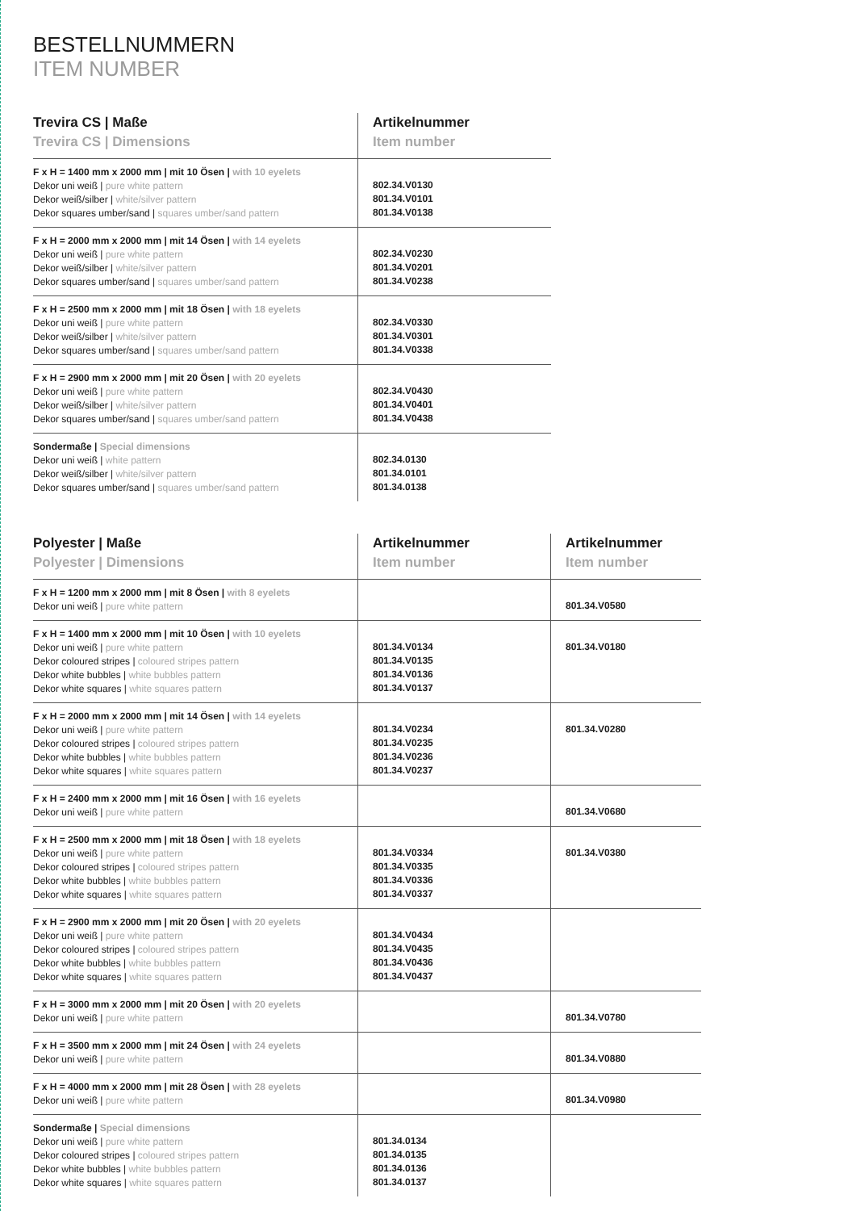BESTELLNUMMERN
ITEM NUMBER
| Trevira CS / Maße Trevira CS / Dimensions | Artikelnummer Item number |
| --- | --- |
| F x H = 1400 mm x 2000 mm / mit 10 Ösen / with 10 eyelets Dekor uni weiß / pure white pattern Dekor weiß/silber / white/silver pattern Dekor squares umber/sand / squares umber/sand pattern | 802.34.V0130 801.34.V0101 801.34.V0138 |
| F x H = 2000 mm x 2000 mm / mit 14 Ösen / with 14 eyelets Dekor uni weiß / pure white pattern Dekor weiß/silber / white/silver pattern Dekor squares umber/sand / squares umber/sand pattern | 802.34.V0230 801.34.V0201 801.34.V0238 |
| F x H = 2500 mm x 2000 mm / mit 18 Ösen / with 18 eyelets Dekor uni weiß / pure white pattern Dekor weiß/silber / white/silver pattern Dekor squares umber/sand / squares umber/sand pattern | 802.34.V0330 801.34.V0301 801.34.V0338 |
| F x H = 2900 mm x 2000 mm / mit 20 Ösen / with 20 eyelets Dekor uni weiß / pure white pattern Dekor weiß/silber / white/silver pattern Dekor squares umber/sand / squares umber/sand pattern | 802.34.V0430 801.34.V0401 801.34.V0438 |
| Sondermaße / Special dimensions Dekor uni weiß / white pattern Dekor weiß/silber / white/silver pattern Dekor squares umber/sand / squares umber/sand pattern | 802.34.0130 801.34.0101 801.34.0138 |
| Polyester / Maße Polyester / Dimensions | Artikelnummer Item number | Artikelnummer Item number |
| --- | --- | --- |
| F x H = 1200 mm x 2000 mm / mit 8 Ösen / with 8 eyelets Dekor uni weiß / pure white pattern | | 801.34.V0580 |
| F x H = 1400 mm x 2000 mm / mit 10 Ösen / with 10 eyelets Dekor uni weiß / pure white pattern Dekor coloured stripes / coloured stripes pattern Dekor white bubbles / white bubbles pattern Dekor white squares / white squares pattern | 801.34.V0134 801.34.V0135 801.34.V0136 801.34.V0137 | 801.34.V0180 |
| F x H = 2000 mm x 2000 mm / mit 14 Ösen / with 14 eyelets Dekor uni weiß / pure white pattern Dekor coloured stripes / coloured stripes pattern Dekor white bubbles / white bubbles pattern Dekor white squares / white squares pattern | 801.34.V0234 801.34.V0235 801.34.V0236 801.34.V0237 | 801.34.V0280 |
| F x H = 2400 mm x 2000 mm / mit 16 Ösen / with 16 eyelets Dekor uni weiß / pure white pattern | | 801.34.V0680 |
| F x H = 2500 mm x 2000 mm / mit 18 Ösen / with 18 eyelets Dekor uni weiß / pure white pattern Dekor coloured stripes / coloured stripes pattern Dekor white bubbles / white bubbles pattern Dekor white squares / white squares pattern | 801.34.V0334 801.34.V0335 801.34.V0336 801.34.V0337 | 801.34.V0380 |
| F x H = 2900 mm x 2000 mm / mit 20 Ösen / with 20 eyelets Dekor uni weiß / pure white pattern Dekor coloured stripes / coloured stripes pattern Dekor white bubbles / white bubbles pattern Dekor white squares / white squares pattern | 801.34.V0434 801.34.V0435 801.34.V0436 801.34.V0437 | |
| F x H = 3000 mm x 2000 mm / mit 20 Ösen / with 20 eyelets Dekor uni weiß / pure white pattern | | 801.34.V0780 |
| F x H = 3500 mm x 2000 mm / mit 24 Ösen / with 24 eyelets Dekor uni weiß / pure white pattern | | 801.34.V0880 |
| F x H = 4000 mm x 2000 mm / mit 28 Ösen / with 28 eyelets Dekor uni weiß / pure white pattern | | 801.34.V0980 |
| Sondermaße / Special dimensions Dekor uni weiß / pure white pattern Dekor coloured stripes / coloured stripes pattern Dekor white bubbles / white bubbles pattern Dekor white squares / white squares pattern | 801.34.0134 801.34.0135 801.34.0136 801.34.0137 | |